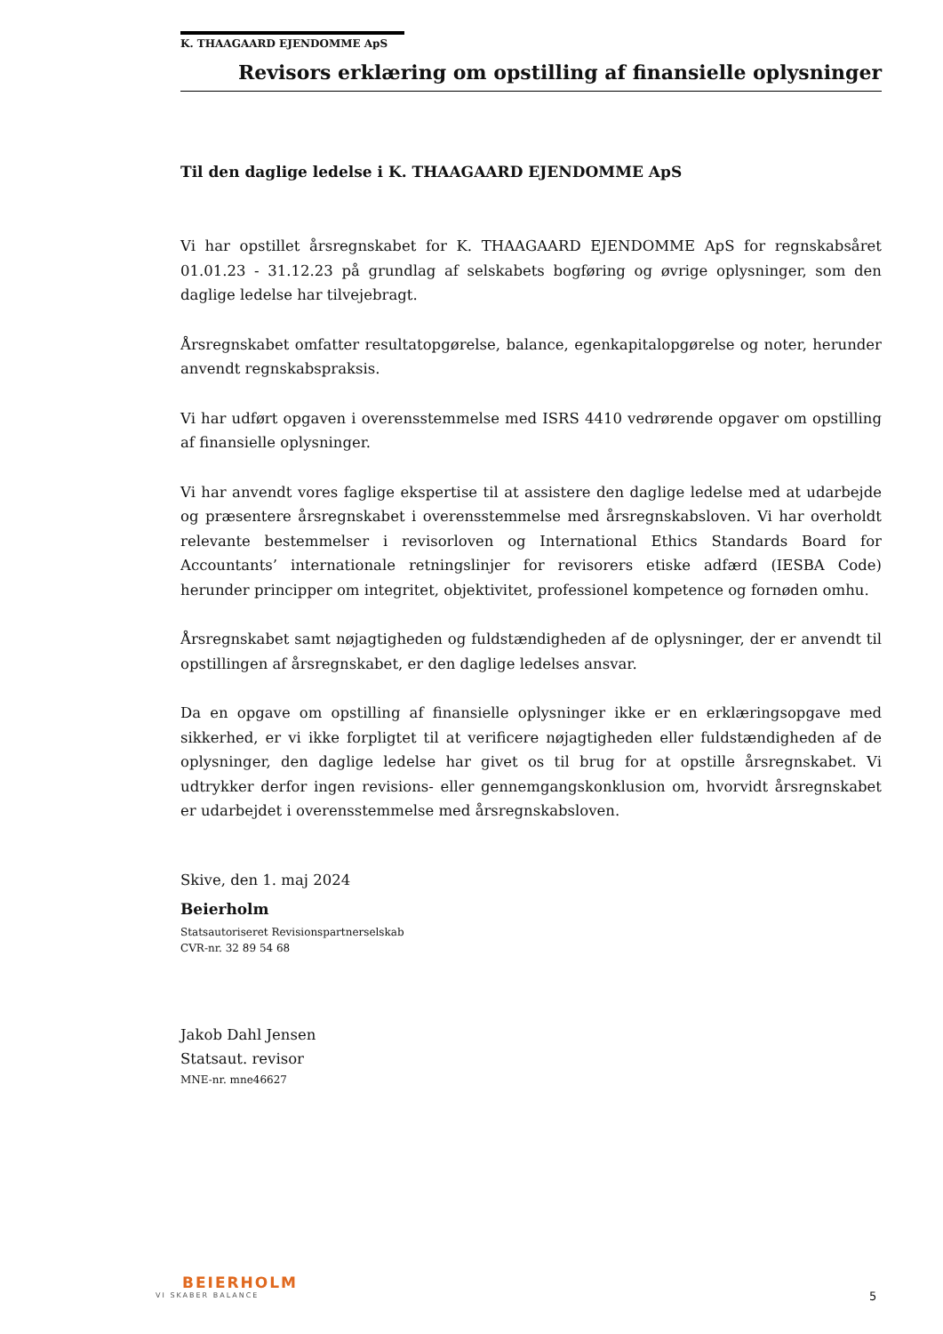K. THAAGAARD EJENDOMME ApS
Revisors erklæring om opstilling af finansielle oplysninger
Til den daglige ledelse i K. THAAGAARD EJENDOMME ApS
Vi har opstillet årsregnskabet for K. THAAGAARD EJENDOMME ApS for regnskabsåret 01.01.23 - 31.12.23 på grundlag af selskabets bogføring og øvrige oplysninger, som den daglige ledelse har tilvejebragt.
Årsregnskabet omfatter resultatopgørelse, balance, egenkapitalopgørelse og noter, herunder anvendt regnskabspraksis.
Vi har udført opgaven i overensstemmelse med ISRS 4410 vedrørende opgaver om opstilling af finansielle oplysninger.
Vi har anvendt vores faglige ekspertise til at assistere den daglige ledelse med at udarbejde og præsentere årsregnskabet i overensstemmelse med årsregnskabsloven. Vi har overholdt relevante bestemmelser i revisorloven og International Ethics Standards Board for Accountants’ internationale retningslinjer for revisorers etiske adfærd (IESBA Code) herunder principper om integritet, objektivitet, professionel kompetence og fornøden omhu.
Årsregnskabet samt nøjagtigheden og fuldstændigheden af de oplysninger, der er anvendt til opstillingen af årsregnskabet, er den daglige ledelses ansvar.
Da en opgave om opstilling af finansielle oplysninger ikke er en erklæringsopgave med sikkerhed, er vi ikke forpligtet til at verificere nøjagtigheden eller fuldstændigheden af de oplysninger, den daglige ledelse har givet os til brug for at opstille årsregnskabet. Vi udtrykker derfor ingen revisions- eller gennemgangskonklusion om, hvorvidt årsregnskabet er udarbejdet i overensstemmelse med årsregnskabsloven.
Skive, den 1. maj 2024
Beierholm
Statsautoriseret Revisionspartnerselskab
CVR-nr. 32 89 54 68
Jakob Dahl Jensen
Statsaut. revisor
MNE-nr. mne46627
BEIERHOLM
VI SKABER BALANCE
5